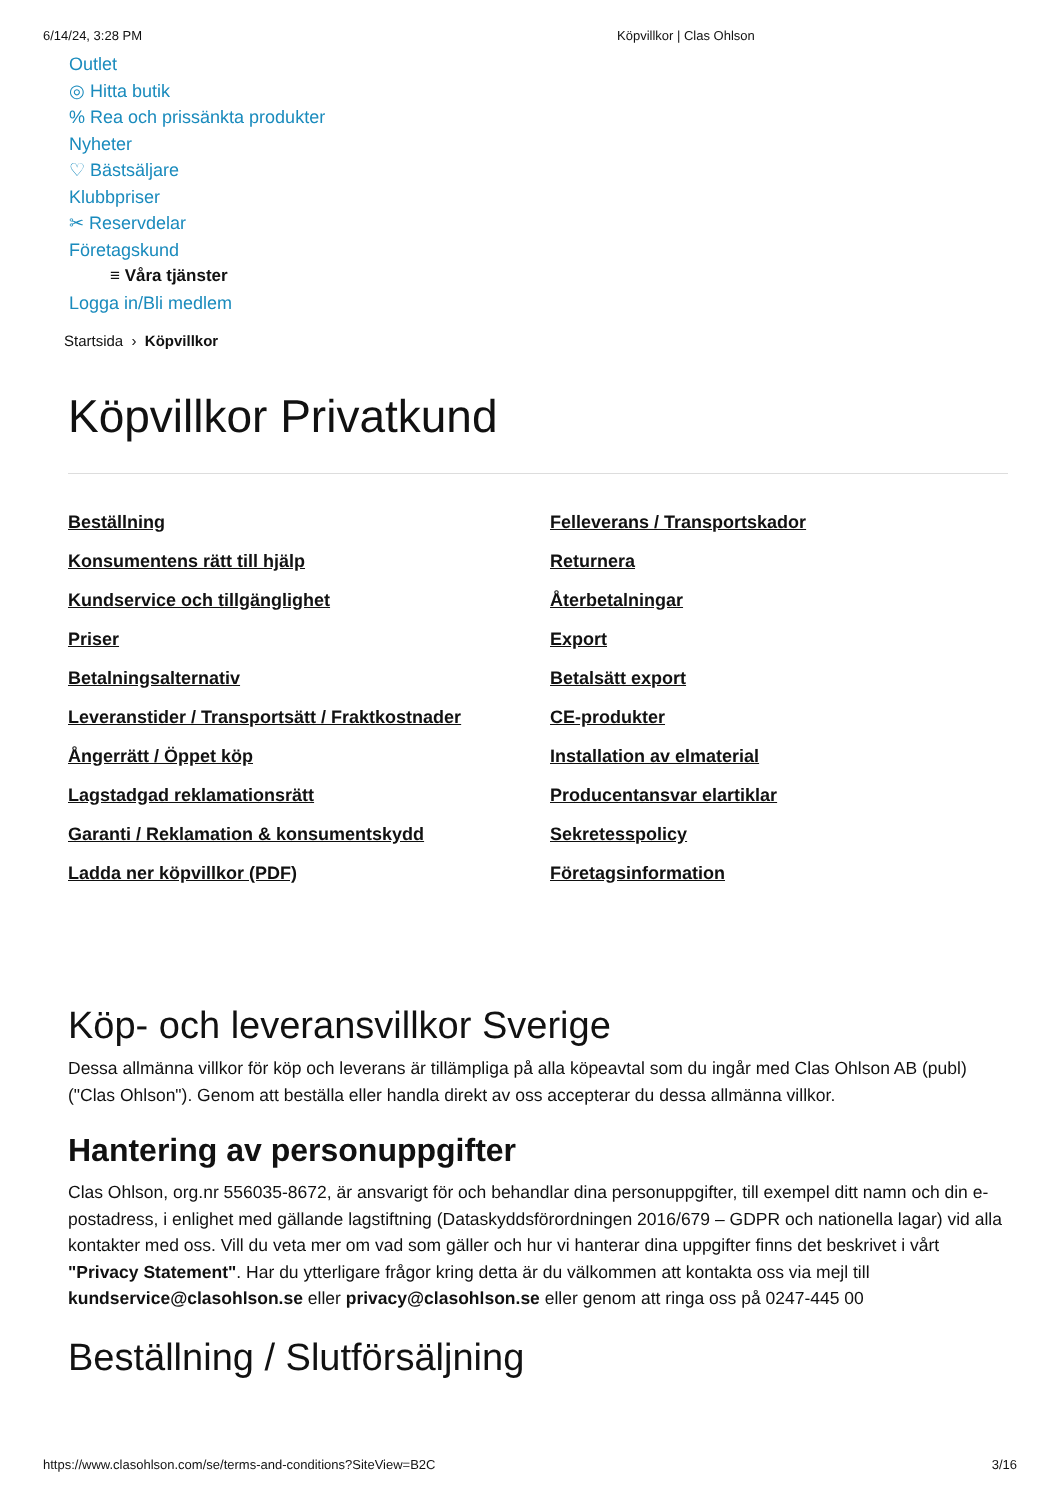6/14/24, 3:28 PM Köpvillkor | Clas Ohlson
Outlet
◎ Hitta butik
% Rea och prissänkta produkter
Nyheter
♡ Bästsäljare
Klubbpriser
✂ Reservdelar
Företagskund
≡ Våra tjänster
Logga in/Bli medlem
Startsida › Köpvillkor
Köpvillkor Privatkund
Beställning Felleverans / Transportskador Konsumentens rätt till hjälp Returnera Kundservice och tillgänglighet Återbetalningar Priser Export Betalningsalternativ Betalsätt export Leveranstider / Transportsätt / Fraktkostnader CE-produkter Ångerrätt / Öppet köp Installation av elmaterial Lagstadgad reklamationsrätt Producentansvar elartiklar Garanti / Reklamation & konsumentskydd Sekretesspolicy Ladda ner köpvillkor (PDF) Företagsinformation
Köp- och leveransvillkor Sverige
Dessa allmänna villkor för köp och leverans är tillämpliga på alla köpeavtal som du ingår med Clas Ohlson AB (publ) ("Clas Ohlson"). Genom att beställa eller handla direkt av oss accepterar du dessa allmänna villkor.
Hantering av personuppgifter
Clas Ohlson, org.nr 556035-8672, är ansvarigt för och behandlar dina personuppgifter, till exempel ditt namn och din e-postadress, i enlighet med gällande lagstiftning (Dataskyddsförordningen 2016/679 – GDPR och nationella lagar) vid alla kontakter med oss. Vill du veta mer om vad som gäller och hur vi hanterar dina uppgifter finns det beskrivet i vårt "Privacy Statement". Har du ytterligare frågor kring detta är du välkommen att kontakta oss via mejl till kundservice@clasohlson.se eller privacy@clasohlson.se eller genom att ringa oss på 0247-445 00
Beställning / Slutförsäljning
https://www.clasohlson.com/se/terms-and-conditions?SiteView=B2C 3/16